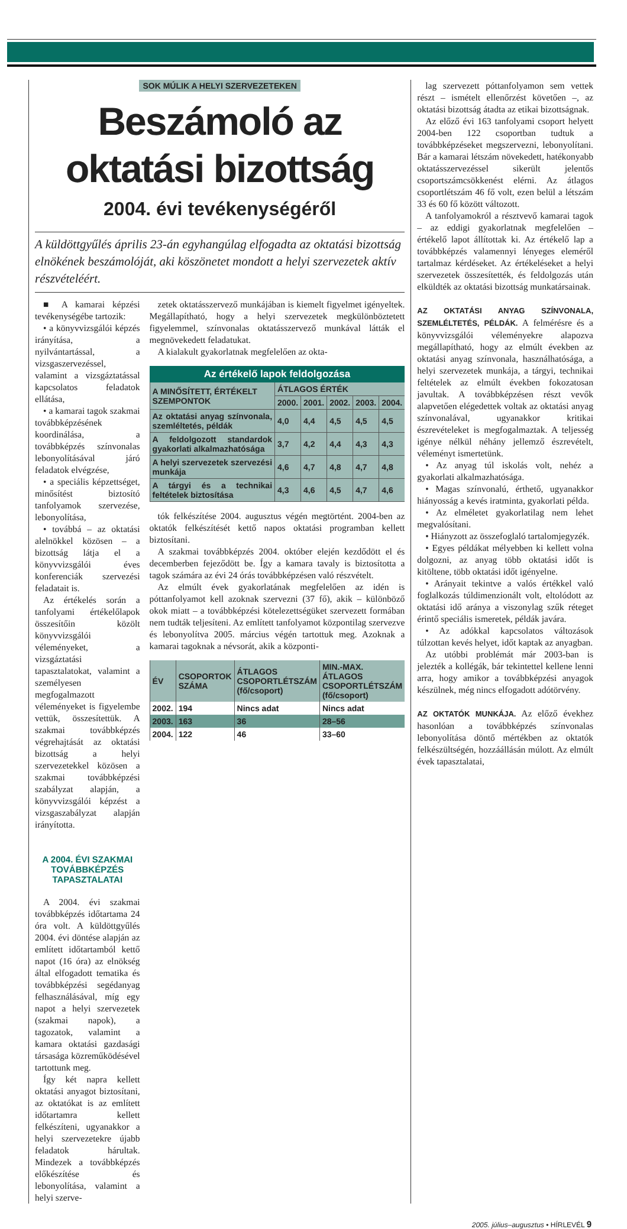SOK MÚLIK A HELYI SZERVEZETEKEN
Beszámoló az oktatási bizottság
2004. évi tevékenységéről
A küldöttgyűlés április 23-án egyhangúlag elfogadta az oktatási bizottság elnökének beszámolóját, aki köszönetet mondott a helyi szervezetek aktív részvételéért.
■ A kamarai képzési tevékenységébe tartozik:
• a könyvvizsgálói képzés irányítása, a nyilvántartással, a vizsgaszervezéssel, valamint a vizsgáztatással kapcsolatos feladatok ellátása,
• a kamarai tagok szakmai továbbképzésének koordinálása, a továbbképzés színvonalas lebonyolításával járó feladatok elvégzése,
• a speciális képzettséget, minősítést biztosító tanfolyamok szervezése, lebonyolítása,
• továbbá – az oktatási alelnökkel közösen – a bizottság látja el a könyvvizsgálói éves konferenciák szervezési feladatait is.
Az értékelés során a tanfolyami értékelőlapok összesítőin közölt könyvvizsgálói véleményeket, a vizsgáztatási tapasztalatokat, valamint a személyesen megfogalmazott véleményeket is figyelembe vettük, összesítettük. A szakmai továbbképzés végrehajtását az oktatási bizottság a helyi szervezetekkel közösen a szakmai továbbképzési szabályzat alapján, a könyvvizsgálói képzést a vizsgaszabályzat alapján irányította.
A 2004. ÉVI SZAKMAI TOVÁBBKÉPZÉS TAPASZTALATAI
A 2004. évi szakmai továbbképzés időtartama 24 óra volt. A küldöttgyűlés 2004. évi döntése alapján az említett időtartamból kettő napot (16 óra) az elnökség által elfogadott tematika és továbbképzési segédanyag felhasználásával, míg egy napot a helyi szervezetek (szakmai napok), a tagozatok, valamint a kamara oktatási gazdasági társasága közreműködésével tartottunk meg.
Így két napra kellett oktatási anyagot biztosítani, az oktatókat is az említett időtartamra kellett felkészíteni, ugyanakkor a helyi szervezetekre újabb feladatok hárultak. Mindezek a továbbképzés előkészítése és lebonyolítása, valamint a helyi szerve-
zetek oktatásszervező munkájában is kiemelt figyelmet igényeltek. Megállapítható, hogy a helyi szervezetek megkülönböztetett figyelemmel, színvonalas oktatásszervező munkával látták el megnövekedett feladatukat.
A kialakult gyakorlatnak megfelelően az okta-
Az értékelő lapok feldolgozása
| A MINŐSÍTETT, ÉRTÉKELT SZEMPONTOK | ÁTLAGOS ÉRTÉK | | | | |
| --- | --- | --- | --- | --- | --- |
| | 2000. | 2001. | 2002. | 2003. | 2004. |
| Az oktatási anyag színvonala, szemléltetés, példák | 4,0 | 4,4 | 4,5 | 4,5 | 4,5 |
| A feldolgozott standardok gyakorlati alkalmazhatósága | 3,7 | 4,2 | 4,4 | 4,3 | 4,3 |
| A helyi szervezetek szervezési munkája | 4,6 | 4,7 | 4,8 | 4,7 | 4,8 |
| A tárgyi és a technikai feltételek biztosítása | 4,3 | 4,6 | 4,5 | 4,7 | 4,6 |
tók felkészítése 2004. augusztus végén megtörtént. 2004-ben az oktatók felkészítését kettő napos oktatási programban kellett biztosítani.
A szakmai továbbképzés 2004. október elején kezdődött el és decemberben fejeződött be. Így a kamara tavaly is biztosította a tagok számára az évi 24 órás továbbképzésen való részvételt.
Az elmúlt évek gyakorlatának megfelelően az idén is póttanfolyamot kell azoknak szervezni (37 fő), akik – különböző okok miatt – a továbbképzési kötelezettségüket szervezett formában nem tudták teljesíteni. Az említett tanfolyamot központilag szervezve és lebonyolítva 2005. március végén tartottuk meg. Azoknak a kamarai tagoknak a névsorát, akik a központi-
| ÉV | CSOPORTOK SZÁMA | ÁTLAGOS CSOPORTLÉTSZÁM (fő/csoport) | MIN.-MAX. ÁTLAGOS CSOPORTLÉTSZÁM (fő/csoport) |
| --- | --- | --- | --- |
| 2002. | 194 | Nincs adat | Nincs adat |
| 2003. | 163 | 36 | 28–56 |
| 2004. | 122 | 46 | 33–60 |
lag szervezett póttanfolyamon sem vettek részt – ismételt ellenőrzést követően –, az oktatási bizottság átadta az etikai bizottságnak.
Az előző évi 163 tanfolyami csoport helyett 2004-ben 122 csoportban tudtuk a továbbképzéseket megszervezni, lebonyolítani. Bár a kamarai létszám növekedett, hatékonyabb oktatásszervezéssel sikerült jelentős csoportszámcsökkenést elérni. Az átlagos csoportlétszám 46 fő volt, ezen belül a létszám 33 és 60 fő között változott.
A tanfolyamokról a résztvevő kamarai tagok – az eddigi gyakorlatnak megfelelően – értékelő lapot állítottak ki. Az értékelő lap a továbbképzés valamennyi lényeges eleméről tartalmaz kérdéseket. Az értékeléseket a helyi szervezetek összesítették, és feldolgozás után elküldték az oktatási bizottság munkatársainak.
AZ OKTATÁSI ANYAG SZÍNVONALA, SZEMLÉLTETÉS, PÉLDÁK. A felmérésre és a könyvvizsgálói véleményekre alapozva megállapítható, hogy az elmúlt években az oktatási anyag színvonala, használhatósága, a helyi szervezetek munkája, a tárgyi, technikai feltételek az elmúlt években fokozatosan javultak. A továbbképzésen részt vevők alapvetően elégedettek voltak az oktatási anyag színvonalával, ugyanakkor kritikai észrevételeket is megfogalmaztak. A teljesség igénye nélkül néhány jellemző észrevételt, véleményt ismertetünk.
• Az anyag túl iskolás volt, nehéz a gyakorlati alkalmazhatósága.
• Magas színvonalú, érthető, ugyanakkor hiányosság a kevés iratminta, gyakorlati példa.
• Az elméletet gyakorlatilag nem lehet megvalósítani.
• Hiányzott az összefoglaló tartalomjegyzék.
• Egyes példákat mélyebben ki kellett volna dolgozni, az anyag több oktatási időt is kitöltene, több oktatási időt igényelne.
• Arányait tekintve a valós értékkel való foglalkozás túldimenzionált volt, eltolódott az oktatási idő aránya a viszonylag szűk réteget érintő speciális ismeretek, példák javára.
• Az adókkal kapcsolatos változások túlzottan kevés helyet, időt kaptak az anyagban.
Az utóbbi problémát már 2003-ban is jelezték a kollégák, bár tekintettel kellene lenni arra, hogy amikor a továbbképzési anyagok készülnek, még nincs elfogadott adótörvény.
AZ OKTATÓK MUNKÁJA. Az előző évekhez hasonlóan a továbbképzés színvonalas lebonyolítása döntő mértékben az oktatók felkészültségén, hozzáállásán múlott. Az elmúlt évek tapasztalatai,
2005. július–augusztus • HÍRLEVÉL 9